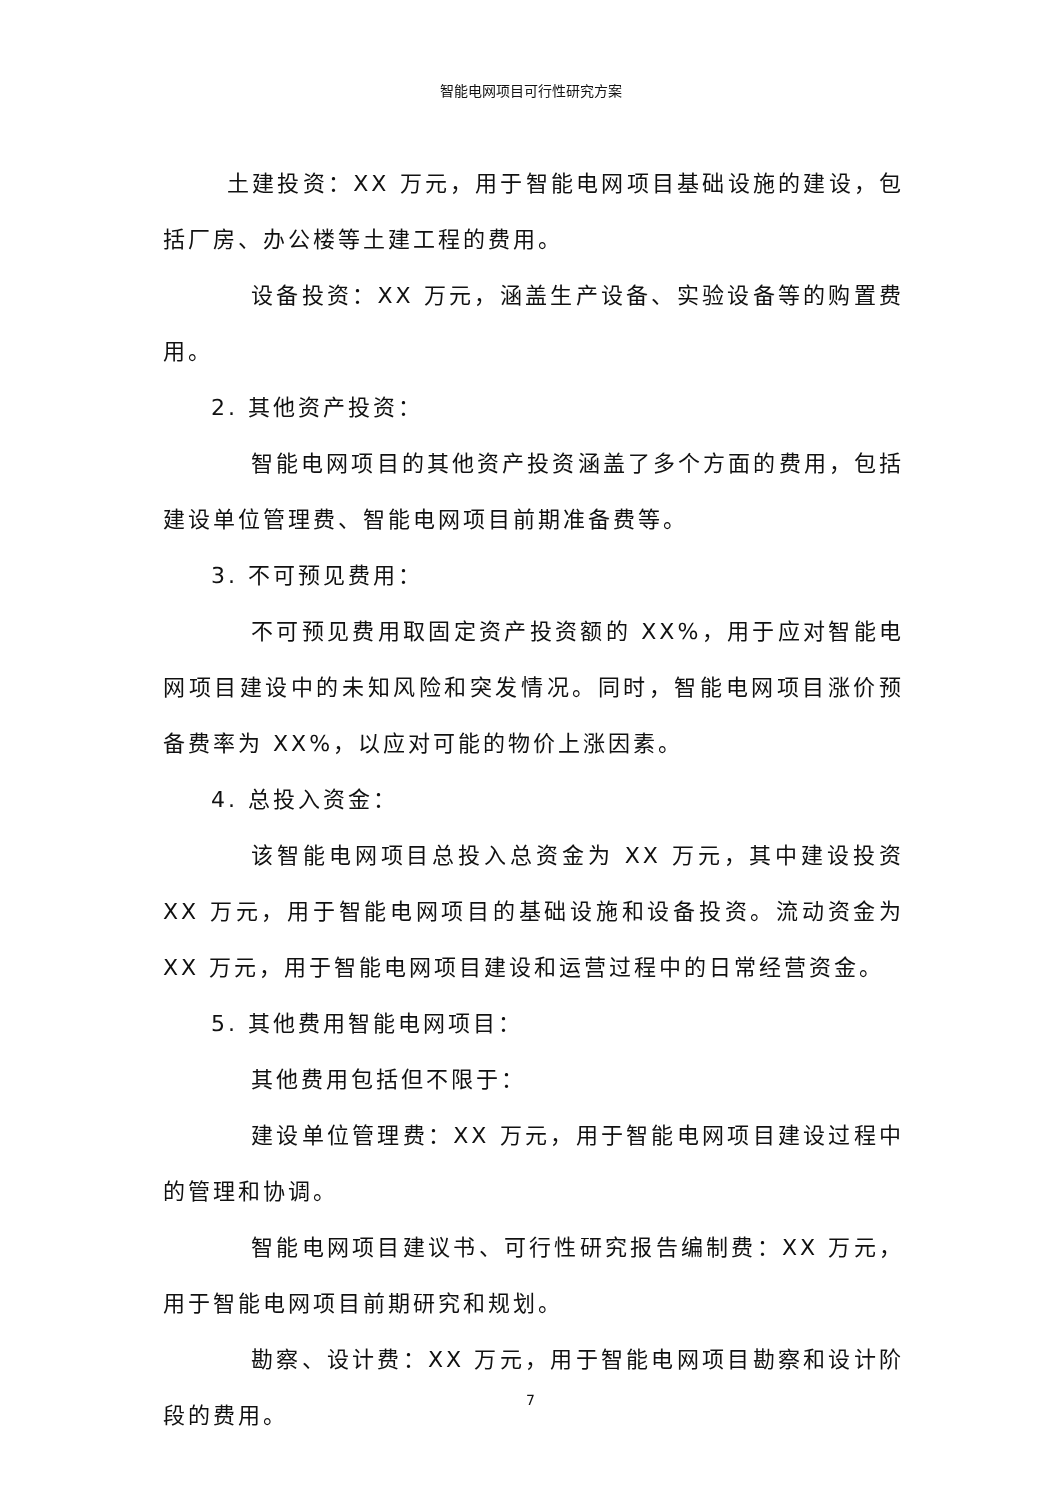智能电网项目可行性研究方案
土建投资：XX 万元，用于智能电网项目基础设施的建设，包括厂房、办公楼等土建工程的费用。
设备投资：XX 万元，涵盖生产设备、实验设备等的购置费用。
2. 其他资产投资：
智能电网项目的其他资产投资涵盖了多个方面的费用，包括建设单位管理费、智能电网项目前期准备费等。
3. 不可预见费用：
不可预见费用取固定资产投资额的 XX%，用于应对智能电网项目建设中的未知风险和突发情况。同时，智能电网项目涨价预备费率为 XX%，以应对可能的物价上涨因素。
4. 总投入资金：
该智能电网项目总投入总资金为 XX 万元，其中建设投资 XX 万元，用于智能电网项目的基础设施和设备投资。流动资金为 XX 万元，用于智能电网项目建设和运营过程中的日常经营资金。
5. 其他费用智能电网项目：
其他费用包括但不限于：
建设单位管理费：XX 万元，用于智能电网项目建设过程中的管理和协调。
智能电网项目建议书、可行性研究报告编制费：XX 万元，用于智能电网项目前期研究和规划。
勘察、设计费：XX 万元，用于智能电网项目勘察和设计阶段的费用。
7